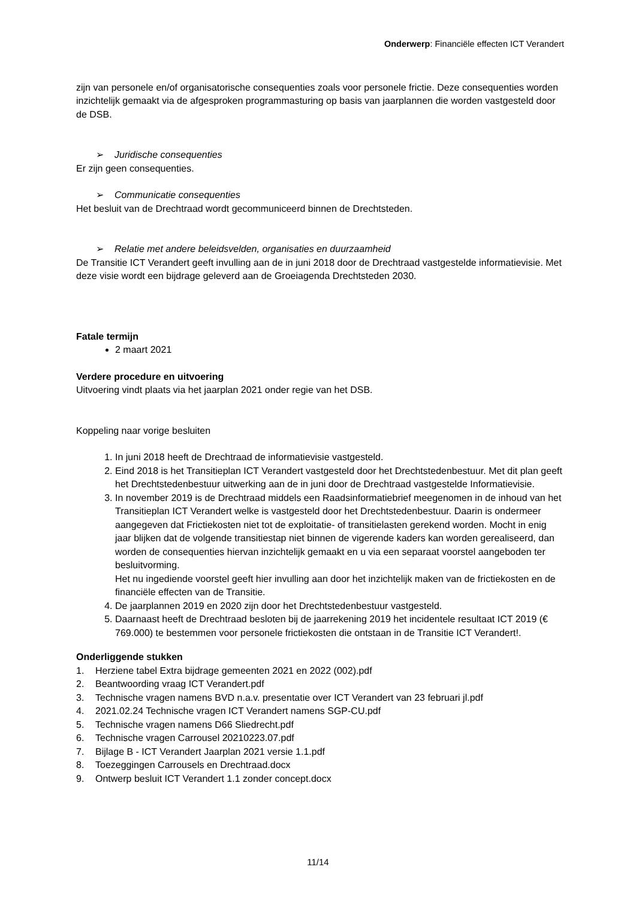Onderwerp: Financiële effecten ICT Verandert
zijn van personele en/of organisatorische consequenties zoals voor personele frictie. Deze consequenties worden inzichtelijk gemaakt via de afgesproken programmasturing op basis van jaarplannen die worden vastgesteld door de DSB.
➢ Juridische consequenties
Er zijn geen consequenties.
➢ Communicatie consequenties
Het besluit van de Drechtraad wordt gecommuniceerd binnen de Drechtsteden.
➢ Relatie met andere beleidsvelden, organisaties en duurzaamheid
De Transitie ICT Verandert geeft invulling aan de in juni 2018 door de Drechtraad vastgestelde informatievisie. Met deze visie wordt een bijdrage geleverd aan de Groeiagenda Drechtsteden 2030.
Fatale termijn
2 maart 2021
Verdere procedure en uitvoering
Uitvoering vindt plaats via het jaarplan 2021 onder regie van het DSB.
Koppeling naar vorige besluiten
1. In juni 2018 heeft de Drechtraad de informatievisie vastgesteld.
2. Eind 2018 is het Transitieplan ICT Verandert vastgesteld door het Drechtstedenbestuur. Met dit plan geeft het Drechtstedenbestuur uitwerking aan de in juni door de Drechtraad vastgestelde Informatievisie.
3. In november 2019 is de Drechtraad middels een Raadsinformatiebrief meegenomen in de inhoud van het Transitieplan ICT Verandert welke is vastgesteld door het Drechtstedenbestuur. Daarin is ondermeer aangegeven dat Frictiekosten niet tot de exploitatie- of transitielasten gerekend worden. Mocht in enig jaar blijken dat de volgende transitiestap niet binnen de vigerende kaders kan worden gerealiseerd, dan worden de consequenties hiervan inzichtelijk gemaakt en u via een separaat voorstel aangeboden ter besluitvorming.
Het nu ingediende voorstel geeft hier invulling aan door het inzichtelijk maken van de frictiekosten en de financiële effecten van de Transitie.
4. De jaarplannen 2019 en 2020 zijn door het Drechtstedenbestuur vastgesteld.
5. Daarnaast heeft de Drechtraad besloten bij de jaarrekening 2019 het incidentele resultaat ICT 2019 (€ 769.000) te bestemmen voor personele frictiekosten die ontstaan in de Transitie ICT Verandert!.
Onderliggende stukken
1. Herziene tabel Extra bijdrage gemeenten 2021 en 2022 (002).pdf
2. Beantwoording vraag ICT Verandert.pdf
3. Technische vragen namens BVD n.a.v. presentatie over ICT Verandert van 23 februari jl.pdf
4. 2021.02.24 Technische vragen ICT Verandert namens SGP-CU.pdf
5. Technische vragen namens D66 Sliedrecht.pdf
6. Technische vragen Carrousel 20210223.07.pdf
7. Bijlage B - ICT Verandert Jaarplan 2021 versie 1.1.pdf
8. Toezeggingen Carrousels en Drechtraad.docx
9. Ontwerp besluit ICT Verandert 1.1 zonder concept.docx
11/14